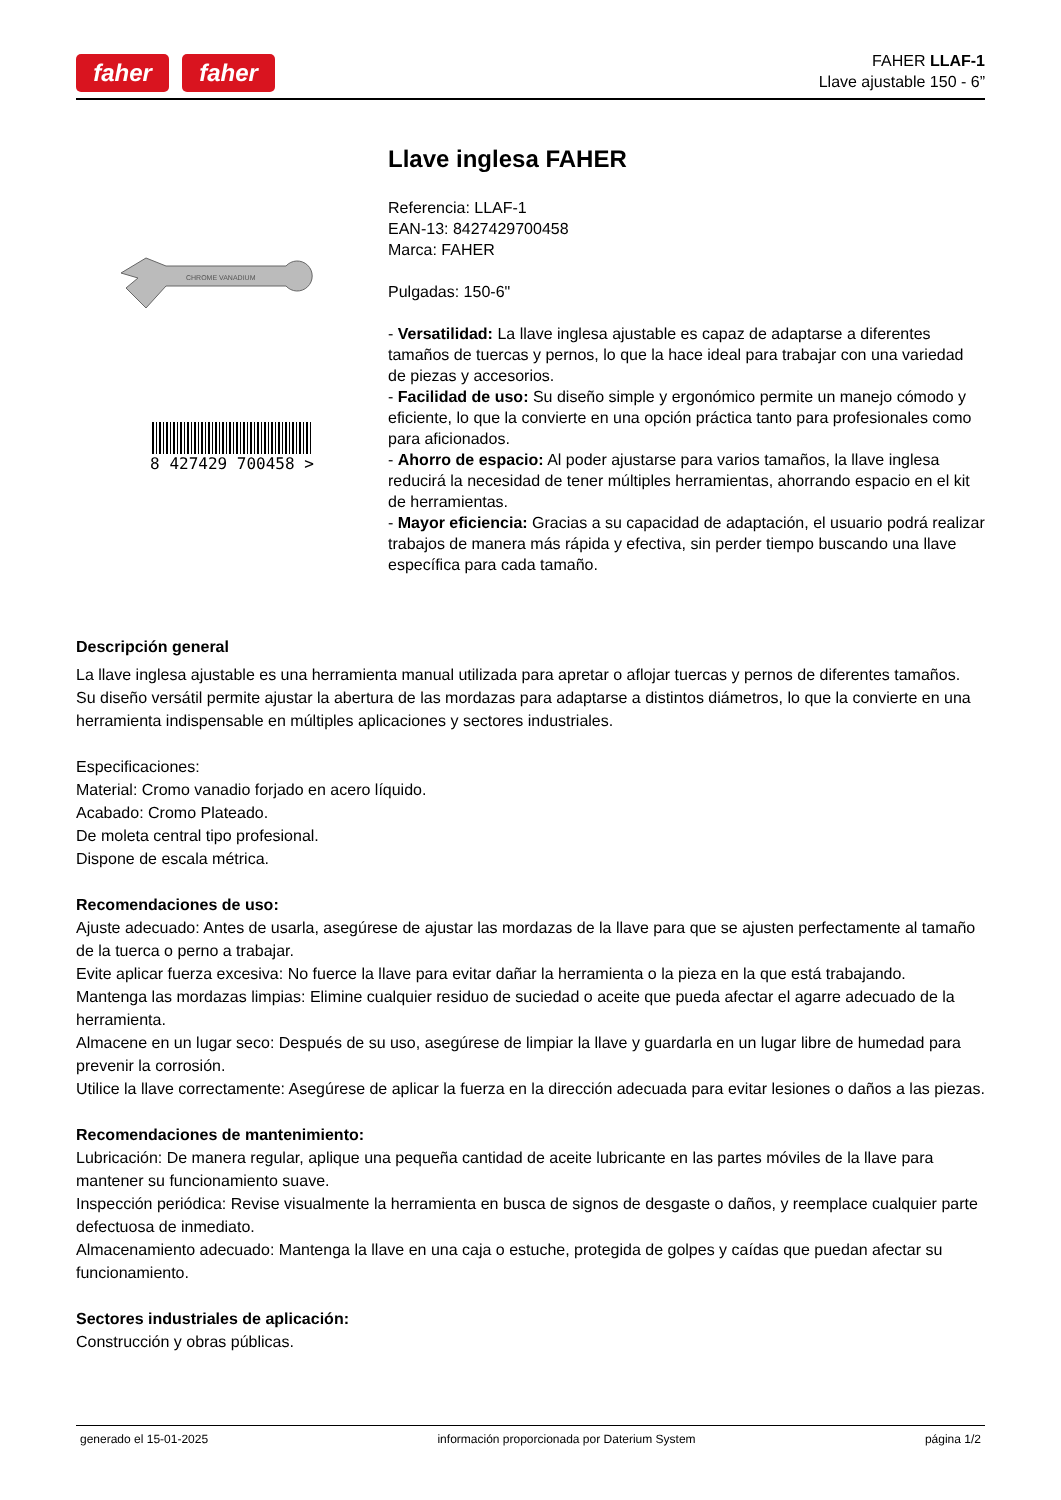faher faher
FAHER LLAF-1
Llave ajustable 150 - 6”
CHROME VANADIUM
8 427429 700458 >
Llave inglesa FAHER
Referencia: LLAF-1
EAN-13: 8427429700458
Marca: FAHER
Pulgadas: 150-6"
- Versatilidad: La llave inglesa ajustable es capaz de adaptarse a diferentes tamaños de tuercas y pernos, lo que la hace ideal para trabajar con una variedad de piezas y accesorios.
- Facilidad de uso: Su diseño simple y ergonómico permite un manejo cómodo y eficiente, lo que la convierte en una opción práctica tanto para profesionales como para aficionados.
- Ahorro de espacio: Al poder ajustarse para varios tamaños, la llave inglesa reducirá la necesidad de tener múltiples herramientas, ahorrando espacio en el kit de herramientas.
- Mayor eficiencia: Gracias a su capacidad de adaptación, el usuario podrá realizar trabajos de manera más rápida y efectiva, sin perder tiempo buscando una llave específica para cada tamaño.
Descripción general
La llave inglesa ajustable es una herramienta manual utilizada para apretar o aflojar tuercas y pernos de diferentes tamaños.
Su diseño versátil permite ajustar la abertura de las mordazas para adaptarse a distintos diámetros, lo que la convierte en una herramienta indispensable en múltiples aplicaciones y sectores industriales.
Especificaciones:
Material: Cromo vanadio forjado en acero líquido.
Acabado: Cromo Plateado.
De moleta central tipo profesional.
Dispone de escala métrica.
Recomendaciones de uso:
Ajuste adecuado: Antes de usarla, asegúrese de ajustar las mordazas de la llave para que se ajusten perfectamente al tamaño de la tuerca o perno a trabajar.
Evite aplicar fuerza excesiva: No fuerce la llave para evitar dañar la herramienta o la pieza en la que está trabajando.
Mantenga las mordazas limpias: Elimine cualquier residuo de suciedad o aceite que pueda afectar el agarre adecuado de la herramienta.
Almacene en un lugar seco: Después de su uso, asegúrese de limpiar la llave y guardarla en un lugar libre de humedad para prevenir la corrosión.
Utilice la llave correctamente: Asegúrese de aplicar la fuerza en la dirección adecuada para evitar lesiones o daños a las piezas.
Recomendaciones de mantenimiento:
Lubricación: De manera regular, aplique una pequeña cantidad de aceite lubricante en las partes móviles de la llave para mantener su funcionamiento suave.
Inspección periódica: Revise visualmente la herramienta en busca de signos de desgaste o daños, y reemplace cualquier parte defectuosa de inmediato.
Almacenamiento adecuado: Mantenga la llave en una caja o estuche, protegida de golpes y caídas que puedan afectar su funcionamiento.
Sectores industriales de aplicación:
Construcción y obras públicas.
generado el 15-01-2025 información proporcionada por Daterium System página 1/2